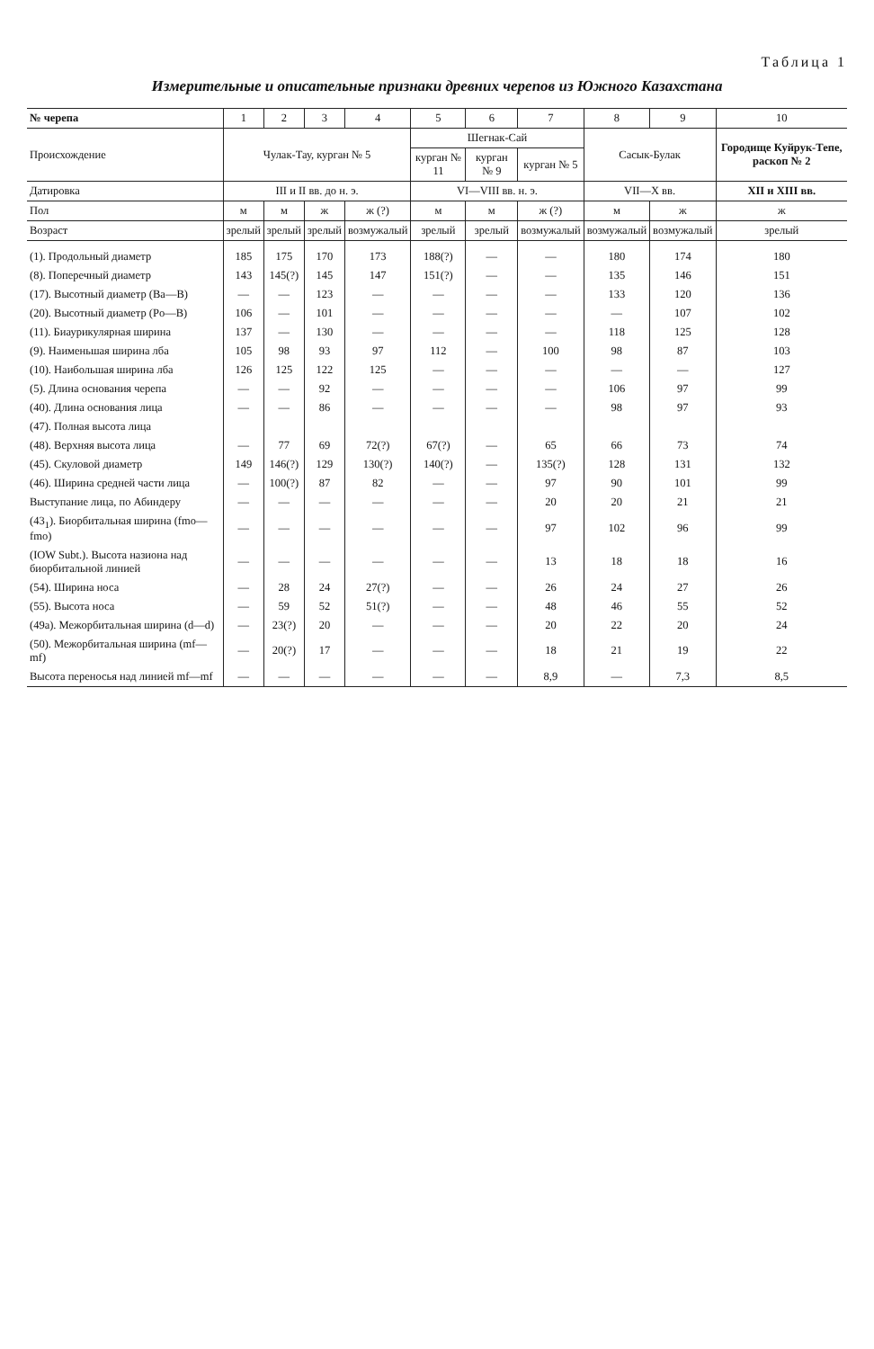Таблица 1
Измерительные и описательные признаки древних черепов из Южного Казахстана
| № черепа | 1 | 2 | 3 | 4 | 5 | 6 | 7 | 8 | 9 | 10 |
| --- | --- | --- | --- | --- | --- | --- | --- | --- | --- | --- |
| Происхождение | Чулак-Тау, курган № 5 | | | | Шегнак-Сай | | | Сасык-Булак | | Городище Куйрук-Тепе, раскоп № 2 |
| | | | | | курган № 11 | курган № 9 | курган № 5 | | | |
| Датировка | III и II вв. до н. э. | | | | VI—VIII вв. н. э. | | | VII—X вв. | | XII и XIII вв. |
| Пол | м | м | ж | ж (?) | м | м | ж (?) | м | ж | ж |
| Возраст | зрелый | зрелый | зрелый | возмужалый | зрелый | зрелый | возмужалый | возмужалый | возмужалый | зрелый |
| (1). Продольный диаметр | 185 | 175 | 170 | 173 | 188(?) | — | — | 180 | 174 | 180 |
| (8). Поперечный диаметр | 143 | 145(?) | 145 | 147 | 151(?) | — | — | 135 | 146 | 151 |
| (17). Высотный диаметр (Ba—B) | — | — | 123 | — | — | — | — | 133 | 120 | 136 |
| (20). Высотный диаметр (Po—B) | 106 | — | 101 | — | — | — | — | — | 107 | 102 |
| (11). Биаурикулярная ширина | 137 | — | 130 | — | — | — | — | 118 | 125 | 128 |
| (9). Наименьшая ширина лба | 105 | 98 | 93 | 97 | 112 | — | 100 | 98 | 87 | 103 |
| (10). Наибольшая ширина лба | 126 | 125 | 122 | 125 | — | — | — | — | — | 127 |
| (5). Длина основания черепа | — | — | 92 | — | — | — | — | 106 | 97 | 99 |
| (40). Длина основания лица | — | — | 86 | — | — | — | — | 98 | 97 | 93 |
| (47). Полная высота лица | | | | | | | | | | |
| (48). Верхняя высота лица | — | 77 | 69 | 72(?) | 67(?) | — | 65 | 66 | 73 | 74 |
| (45). Скуловой диаметр | 149 | 146(?) | 129 | 130(?) | 140(?) | — | 135(?) | 128 | 131 | 132 |
| (46). Ширина средней части лица | — | 100(?) | 87 | 82 | — | — | 97 | 90 | 101 | 99 |
| Выступание лица, по Абиндеру | — | — | — | — | — | — | 20 | 20 | 21 | 21 |
| (43<sub>1</sub>). Биорбитальная ширина (fmo—fmo) | — | — | — | — | — | — | 97 | 102 | 96 | 99 |
| (IOW Subt.). Высота назиона над биорбитальной линией | — | — | — | — | — | — | 13 | 18 | 18 | 16 |
| (54). Ширина носа | — | 28 | 24 | 27(?) | — | — | 26 | 24 | 27 | 26 |
| (55). Высота носа | — | 59 | 52 | 51(?) | — | — | 48 | 46 | 55 | 52 |
| (49а). Межорбитальная ширина (d—d) | — | 23(?) | 20 | — | — | — | 20 | 22 | 20 | 24 |
| (50). Межорбитальная ширина (mf—mf) | — | 20(?) | 17 | — | — | — | 18 | 21 | 19 | 22 |
| Высота переносья над линией mf—mf | — | — | — | — | — | — | 8,9 | — | 7,3 | 8,5 |